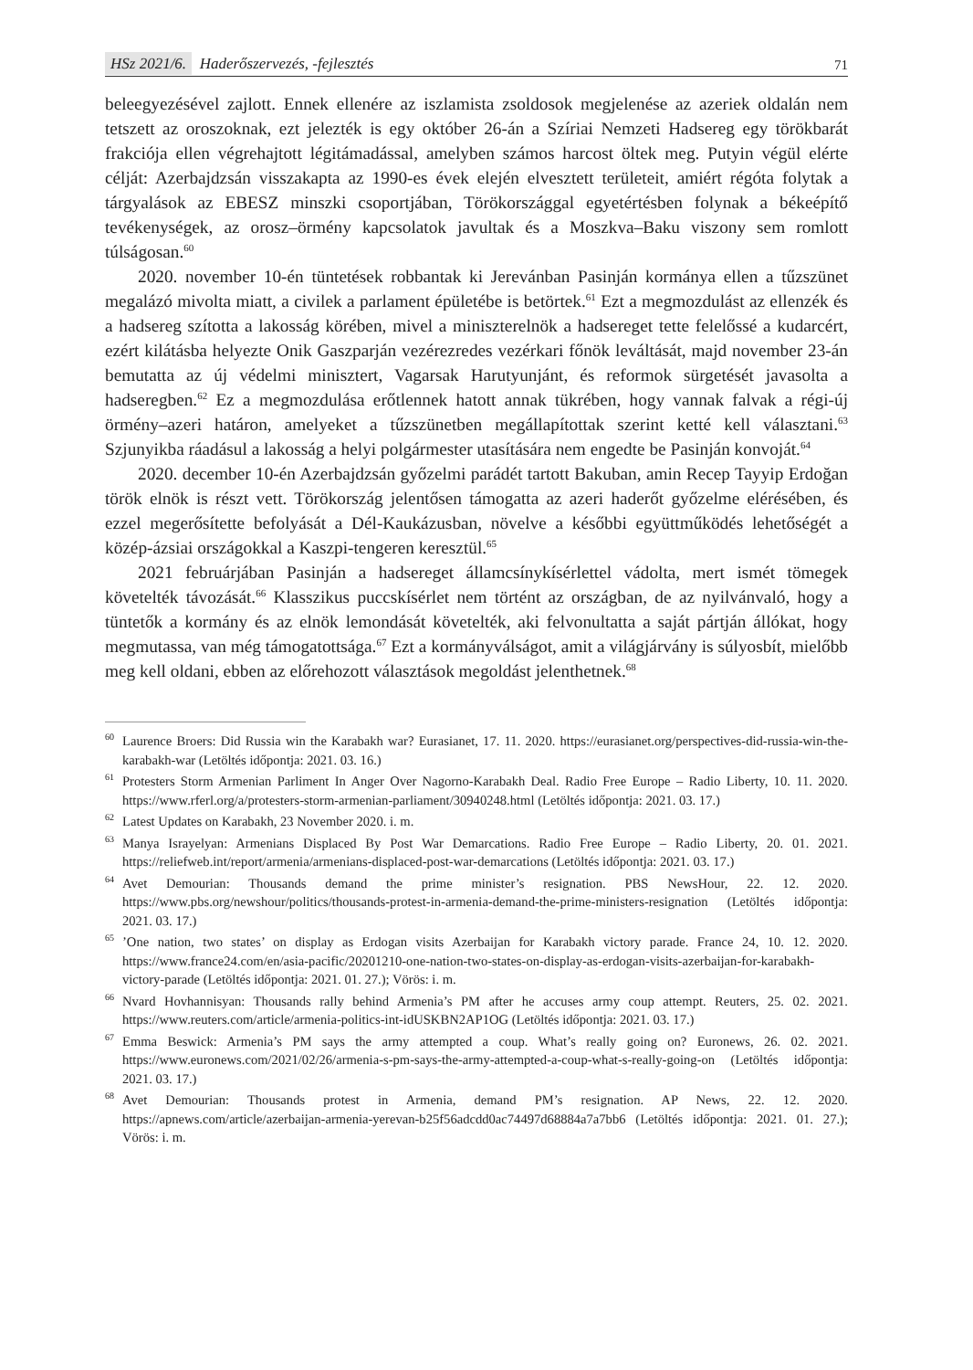HSz 2021/6. Haderőszervezés, -fejlesztés
71
beleegyezésével zajlott. Ennek ellenére az iszlamista zsoldosok megjelenése az azeriek oldalán nem tetszett az oroszoknak, ezt jelezték is egy október 26-án a Szíriai Nemzeti Hadsereg egy törökbarát frakciója ellen végrehajtott légitámadással, amelyben számos harcost öltek meg. Putyin végül elérte célját: Azerbajdzsán visszakapta az 1990-es évek elején elvesztett területeit, amiért régóta folytak a tárgyalások az EBESZ minszki csoportjában, Törökországgal egyetértésben folynak a békeépítő tevékenységek, az orosz–örmény kapcsolatok javultak és a Moszkva–Baku viszony sem romlott túlságosan.<sup>60</sup>
2020. november 10-én tüntetések robbantak ki Jerevánban Pasinján kormánya ellen a tűzszünet megalázó mivolta miatt, a civilek a parlament épületébe is betörtek.<sup>61</sup> Ezt a megmozdulást az ellenzék és a hadsereg szította a lakosság körében, mivel a miniszterelnök a hadsereget tette felelőssé a kudarcért, ezért kilátásba helyezte Onik Gaszparján vezérezredes vezérkari főnök leváltását, majd november 23-án bemutatta az új védelmi minisztert, Vagarsak Harutyunjánt, és reformok sürgetését javasolta a hadseregben.<sup>62</sup> Ez a megmozdulása erőtlennek hatott annak tükrében, hogy vannak falvak a régi-új örmény–azeri határon, amelyeket a tűzszünetben megállapítottak szerint ketté kell választani.<sup>63</sup> Szjunyikba ráadásul a lakosság a helyi polgármester utasítására nem engedte be Pasinján konvoját.<sup>64</sup>
2020. december 10-én Azerbajdzsán győzelmi parádét tartott Bakuban, amin Recep Tayyip Erdoğan török elnök is részt vett. Törökország jelentősen támogatta az azeri haderőt győzelme elérésében, és ezzel megerősítette befolyását a Dél-Kaukázusban, növelve a későbbi együttműködés lehetőségét a közép-ázsiai országokkal a Kaszpi-tengeren keresztül.<sup>65</sup>
2021 februárjában Pasinján a hadsereget államcsínykísérlettel vádolta, mert ismét tömegek követelték távozását.<sup>66</sup> Klasszikus puccskísérlet nem történt az országban, de az nyilvánvaló, hogy a tüntetők a kormány és az elnök lemondását követelték, aki felvonultatta a saját pártján állókat, hogy megmutassa, van még támogatottsága.<sup>67</sup> Ezt a kormányválságot, amit a világjárvány is súlyosbít, mielőbb meg kell oldani, ebben az előrehozott választások megoldást jelenthetnek.<sup>68</sup>
<sup>60</sup> Laurence Broers: Did Russia win the Karabakh war? Eurasianet, 17. 11. 2020. https://eurasianet.org/perspectives-did-russia-win-the-karabakh-war (Letöltés időpontja: 2021. 03. 16.)
<sup>61</sup> Protesters Storm Armenian Parliment In Anger Over Nagorno-Karabakh Deal. Radio Free Europe – Radio Liberty, 10. 11. 2020. https://www.rferl.org/a/protesters-storm-armenian-parliament/30940248.html (Letöltés időpontja: 2021. 03. 17.)
<sup>62</sup> Latest Updates on Karabakh, 23 November 2020. i. m.
<sup>63</sup> Manya Israyelyan: Armenians Displaced By Post War Demarcations. Radio Free Europe – Radio Liberty, 20. 01. 2021. https://reliefweb.int/report/armenia/armenians-displaced-post-war-demarcations (Letöltés időpontja: 2021. 03. 17.)
<sup>64</sup> Avet Demourian: Thousands demand the prime minister’s resignation. PBS NewsHour, 22. 12. 2020. https://www.pbs.org/newshour/politics/thousands-protest-in-armenia-demand-the-prime-ministers-resignation (Letöltés időpontja: 2021. 03. 17.)
<sup>65</sup>’One nation, two states’ on display as Erdogan visits Azerbaijan for Karabakh victory parade. France 24, 10. 12. 2020. https://www.france24.com/en/asia-pacific/20201210-one-nation-two-states-on-display-as-erdogan-visits-azerbaijan-for-karabakh-victory-parade (Letöltés időpontja: 2021. 01. 27.); Vörös: i. m.
<sup>66</sup> Nvard Hovhannisyan: Thousands rally behind Armenia’s PM after he accuses army coup attempt. Reuters, 25. 02. 2021. https://www.reuters.com/article/armenia-politics-int-idUSKBN2AP1OG (Letöltés időpontja: 2021. 03. 17.)
<sup>67</sup> Emma Beswick: Armenia’s PM says the army attempted a coup. What’s really going on? Euronews, 26. 02. 2021. https://www.euronews.com/2021/02/26/armenia-s-pm-says-the-army-attempted-a-coup-what-s-really-going-on (Letöltés időpontja: 2021. 03. 17.)
<sup>68</sup> Avet Demourian: Thousands protest in Armenia, demand PM’s resignation. AP News, 22. 12. 2020. https://apnews.com/article/azerbaijan-armenia-yerevan-b25f56adcdd0ac74497d68884a7a7bb6 (Letöltés időpontja: 2021. 01. 27.); Vörös: i. m.